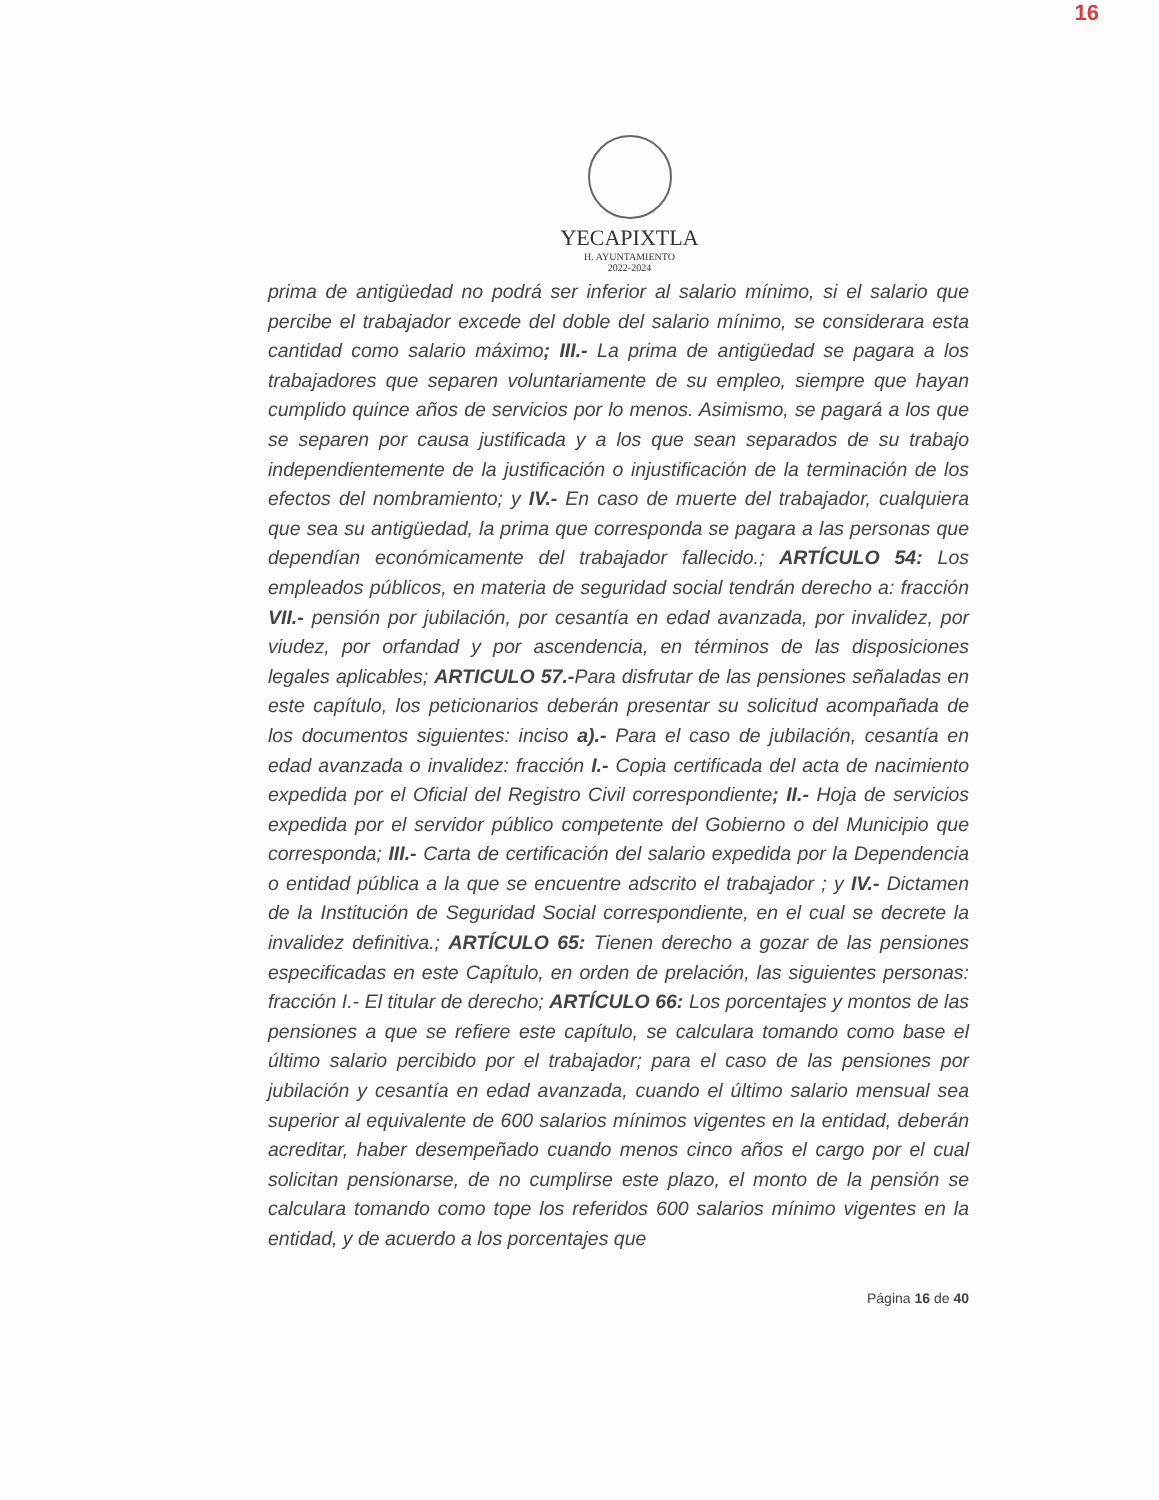16
YECAPIXTLA
H. AYUNTAMIENTO
2022-2024
prima de antigüedad no podrá ser inferior al salario mínimo, si el salario que percibe el trabajador excede del doble del salario mínimo, se considerara esta cantidad como salario máximo; III.- La prima de antigüedad se pagara a los trabajadores que separen voluntariamente de su empleo, siempre que hayan cumplido quince años de servicios por lo menos. Asimismo, se pagará a los que se separen por causa justificada y a los que sean separados de su trabajo independientemente de la justificación o injustificación de la terminación de los efectos del nombramiento; y IV.- En caso de muerte del trabajador, cualquiera que sea su antigüedad, la prima que corresponda se pagara a las personas que dependían económicamente del trabajador fallecido.; ARTÍCULO 54: Los empleados públicos, en materia de seguridad social tendrán derecho a: fracción VII.- pensión por jubilación, por cesantía en edad avanzada, por invalidez, por viudez, por orfandad y por ascendencia, en términos de las disposiciones legales aplicables; ARTICULO 57.-Para disfrutar de las pensiones señaladas en este capítulo, los peticionarios deberán presentar su solicitud acompañada de los documentos siguientes: inciso a).- Para el caso de jubilación, cesantía en edad avanzada o invalidez: fracción I.- Copia certificada del acta de nacimiento expedida por el Oficial del Registro Civil correspondiente; II.- Hoja de servicios expedida por el servidor público competente del Gobierno o del Municipio que corresponda; III.- Carta de certificación del salario expedida por la Dependencia o entidad pública a la que se encuentre adscrito el trabajador ; y IV.- Dictamen de la Institución de Seguridad Social correspondiente, en el cual se decrete la invalidez definitiva.; ARTÍCULO 65: Tienen derecho a gozar de las pensiones especificadas en este Capítulo, en orden de prelación, las siguientes personas: fracción I.- El titular de derecho; ARTÍCULO 66: Los porcentajes y montos de las pensiones a que se refiere este capítulo, se calculara tomando como base el último salario percibido por el trabajador; para el caso de las pensiones por jubilación y cesantía en edad avanzada, cuando el último salario mensual sea superior al equivalente de 600 salarios mínimos vigentes en la entidad, deberán acreditar, haber desempeñado cuando menos cinco años el cargo por el cual solicitan pensionarse, de no cumplirse este plazo, el monto de la pensión se calculara tomando como tope los referidos 600 salarios mínimo vigentes en la entidad, y de acuerdo a los porcentajes que
Página 16 de 40